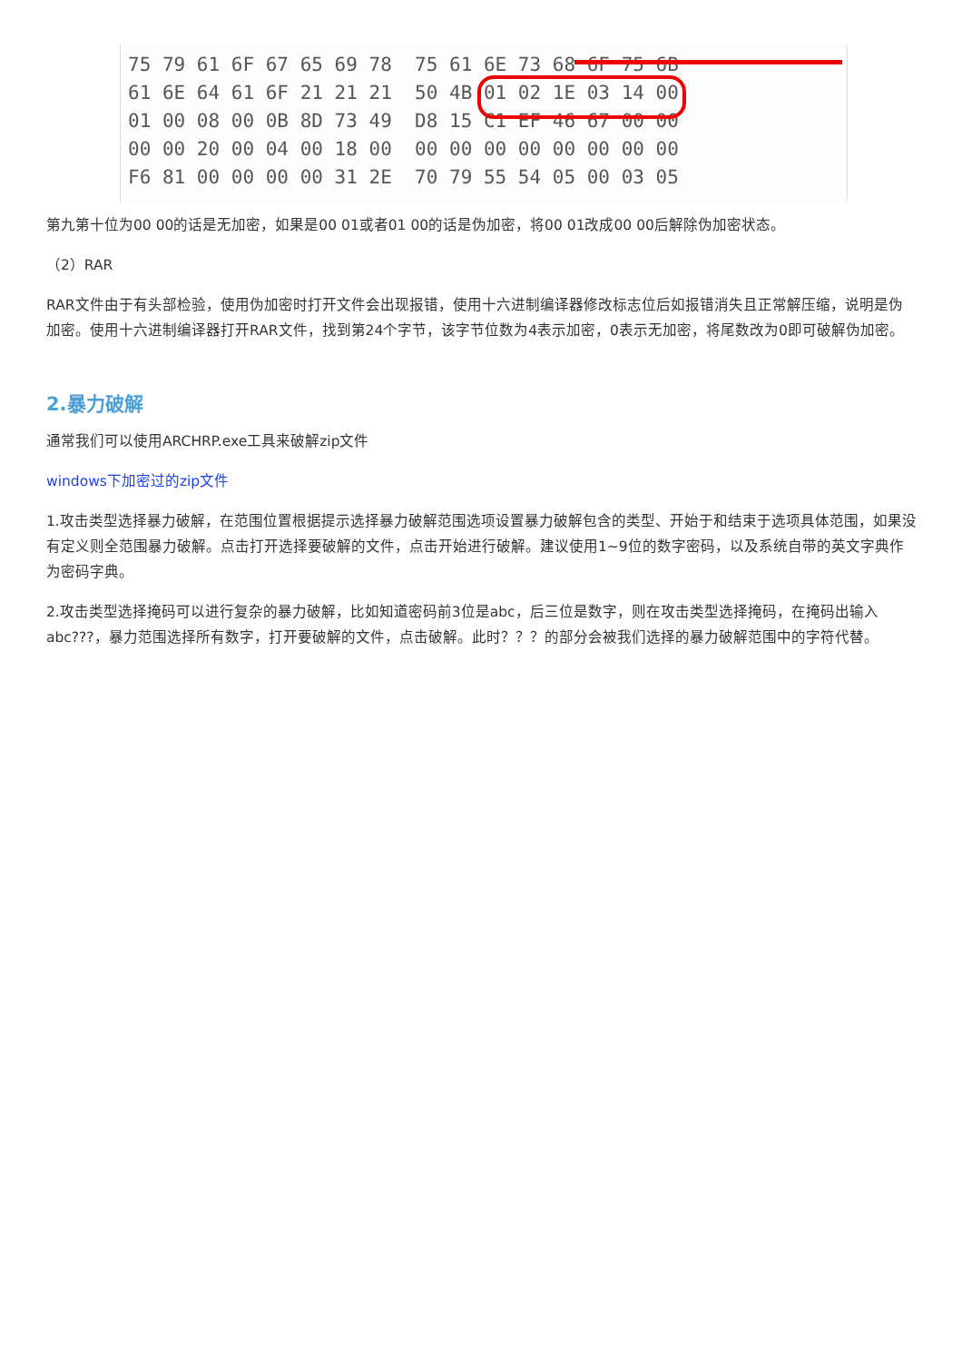75 79 61 6F 67 65 69 78  75 61 6E 73 68 6F 75 6B
61 6E 64 61 6F 21 21 21  50 4B 01 02 1E 03 14 00
01 00 08 00 0B 8D 73 49  D8 15 C1 EF 46 67 00 00
00 00 20 00 04 00 18 00  00 00 00 00 00 00 00 00
F6 81 00 00 00 00 31 2E  70 79 55 54 05 00 03 05
第九第十位为00 00的话是无加密，如果是00 01或者01 00的话是伪加密，将00 01改成00 00后解除伪加密状态。
（2）RAR
RAR文件由于有头部检验，使用伪加密时打开文件会出现报错，使用十六进制编译器修改标志位后如报错消失且正常解压缩，说明是伪加密。使用十六进制编译器打开RAR文件，找到第24个字节，该字节位数为4表示加密，0表示无加密，将尾数改为0即可破解伪加密。
2.暴力破解
通常我们可以使用ARCHRP.exe工具来破解zip文件
windows下加密过的zip文件
1.攻击类型选择暴力破解，在范围位置根据提示选择暴力破解范围选项设置暴力破解包含的类型、开始于和结束于选项具体范围，如果没有定义则全范围暴力破解。点击打开选择要破解的文件，点击开始进行破解。建议使用1~9位的数字密码，以及系统自带的英文字典作为密码字典。
2.攻击类型选择掩码可以进行复杂的暴力破解，比如知道密码前3位是abc，后三位是数字，则在攻击类型选择掩码，在掩码出输入abc???，暴力范围选择所有数字，打开要破解的文件，点击破解。此时？？？的部分会被我们选择的暴力破解范围中的字符代替。